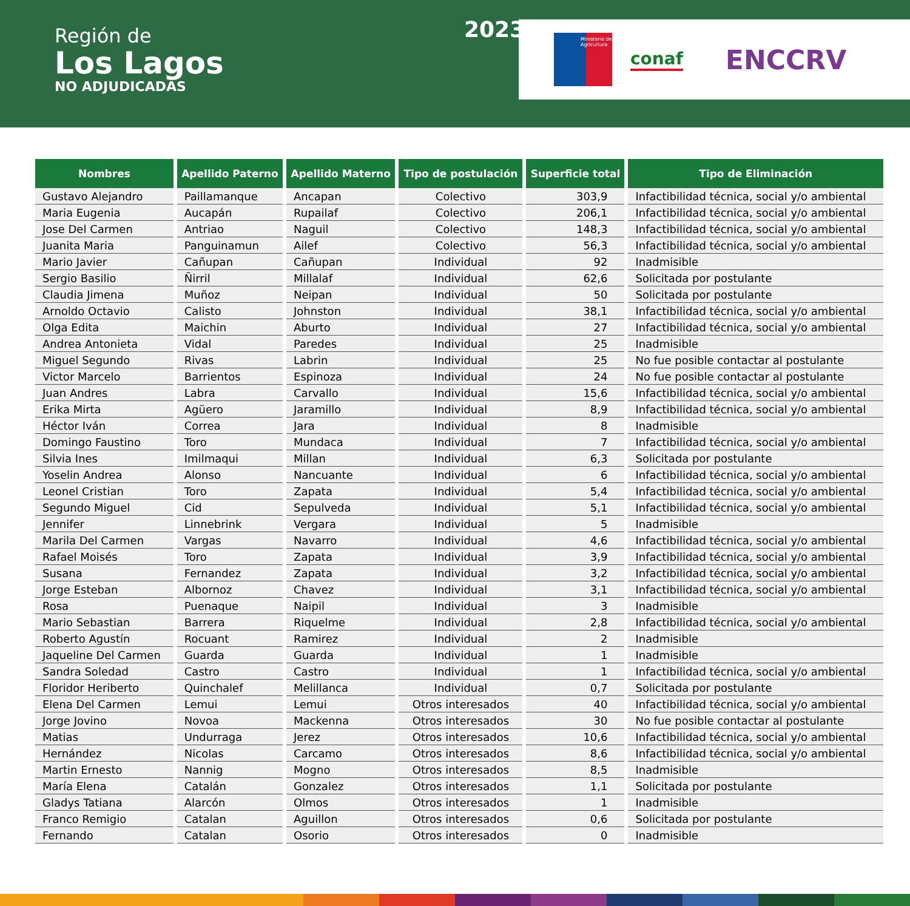Región de
Los Lagos
NO ADJUDICADAS
2023
Ministerio de Agricultura
conaf
ENCCRV
| Nombres | Apellido Paterno | Apellido Materno | Tipo de postulación | Superficie total | Tipo de Eliminación |
| --- | --- | --- | --- | --- | --- |
| Gustavo Alejandro | Paillamanque | Ancapan | Colectivo | 303,9 | Infactibilidad técnica, social y/o ambiental |
| Maria Eugenia | Aucapán | Rupailaf | Colectivo | 206,1 | Infactibilidad técnica, social y/o ambiental |
| Jose Del Carmen | Antriao | Naguil | Colectivo | 148,3 | Infactibilidad técnica, social y/o ambiental |
| Juanita Maria | Panguinamun | Ailef | Colectivo | 56,3 | Infactibilidad técnica, social y/o ambiental |
| Mario Javier | Cañupan | Cañupan | Individual | 92 | Inadmisible |
| Sergio Basilio | Ñirril | Millalaf | Individual | 62,6 | Solicitada por postulante |
| Claudia Jimena | Muñoz | Neipan | Individual | 50 | Solicitada por postulante |
| Arnoldo Octavio | Calisto | Johnston | Individual | 38,1 | Infactibilidad técnica, social y/o ambiental |
| Olga Edita | Maichin | Aburto | Individual | 27 | Infactibilidad técnica, social y/o ambiental |
| Andrea Antonieta | Vidal | Paredes | Individual | 25 | Inadmisible |
| Miguel Segundo | Rivas | Labrin | Individual | 25 | No fue posible contactar al postulante |
| Victor Marcelo | Barrientos | Espinoza | Individual | 24 | No fue posible contactar al postulante |
| Juan Andres | Labra | Carvallo | Individual | 15,6 | Infactibilidad técnica, social y/o ambiental |
| Erika Mirta | Agüero | Jaramillo | Individual | 8,9 | Infactibilidad técnica, social y/o ambiental |
| Héctor Iván | Correa | Jara | Individual | 8 | Inadmisible |
| Domingo Faustino | Toro | Mundaca | Individual | 7 | Infactibilidad técnica, social y/o ambiental |
| Silvia Ines | Imilmaqui | Millan | Individual | 6,3 | Solicitada por postulante |
| Yoselin Andrea | Alonso | Nancuante | Individual | 6 | Infactibilidad técnica, social y/o ambiental |
| Leonel Cristian | Toro | Zapata | Individual | 5,4 | Infactibilidad técnica, social y/o ambiental |
| Segundo Miguel | Cid | Sepulveda | Individual | 5,1 | Infactibilidad técnica, social y/o ambiental |
| Jennifer | Linnebrink | Vergara | Individual | 5 | Inadmisible |
| Marila Del Carmen | Vargas | Navarro | Individual | 4,6 | Infactibilidad técnica, social y/o ambiental |
| Rafael Moisés | Toro | Zapata | Individual | 3,9 | Infactibilidad técnica, social y/o ambiental |
| Susana | Fernandez | Zapata | Individual | 3,2 | Infactibilidad técnica, social y/o ambiental |
| Jorge Esteban | Albornoz | Chavez | Individual | 3,1 | Infactibilidad técnica, social y/o ambiental |
| Rosa | Puenaque | Naipil | Individual | 3 | Inadmisible |
| Mario Sebastian | Barrera | Riquelme | Individual | 2,8 | Infactibilidad técnica, social y/o ambiental |
| Roberto Agustín | Rocuant | Ramirez | Individual | 2 | Inadmisible |
| Jaqueline Del Carmen | Guarda | Guarda | Individual | 1 | Inadmisible |
| Sandra Soledad | Castro | Castro | Individual | 1 | Infactibilidad técnica, social y/o ambiental |
| Floridor Heriberto | Quinchalef | Melillanca | Individual | 0,7 | Solicitada por postulante |
| Elena Del Carmen | Lemui | Lemui | Otros interesados | 40 | Infactibilidad técnica, social y/o ambiental |
| Jorge Jovino | Novoa | Mackenna | Otros interesados | 30 | No fue posible contactar al postulante |
| Matias | Undurraga | Jerez | Otros interesados | 10,6 | Infactibilidad técnica, social y/o ambiental |
| Hernández | Nicolas | Carcamo | Otros interesados | 8,6 | Infactibilidad técnica, social y/o ambiental |
| Martin Ernesto | Nannig | Mogno | Otros interesados | 8,5 | Inadmisible |
| María Elena | Catalán | Gonzalez | Otros interesados | 1,1 | Solicitada por postulante |
| Gladys Tatiana | Alarcón | Olmos | Otros interesados | 1 | Inadmisible |
| Franco Remigio | Catalan | Aguillon | Otros interesados | 0,6 | Solicitada por postulante |
| Fernando | Catalan | Osorio | Otros interesados | 0 | Inadmisible |